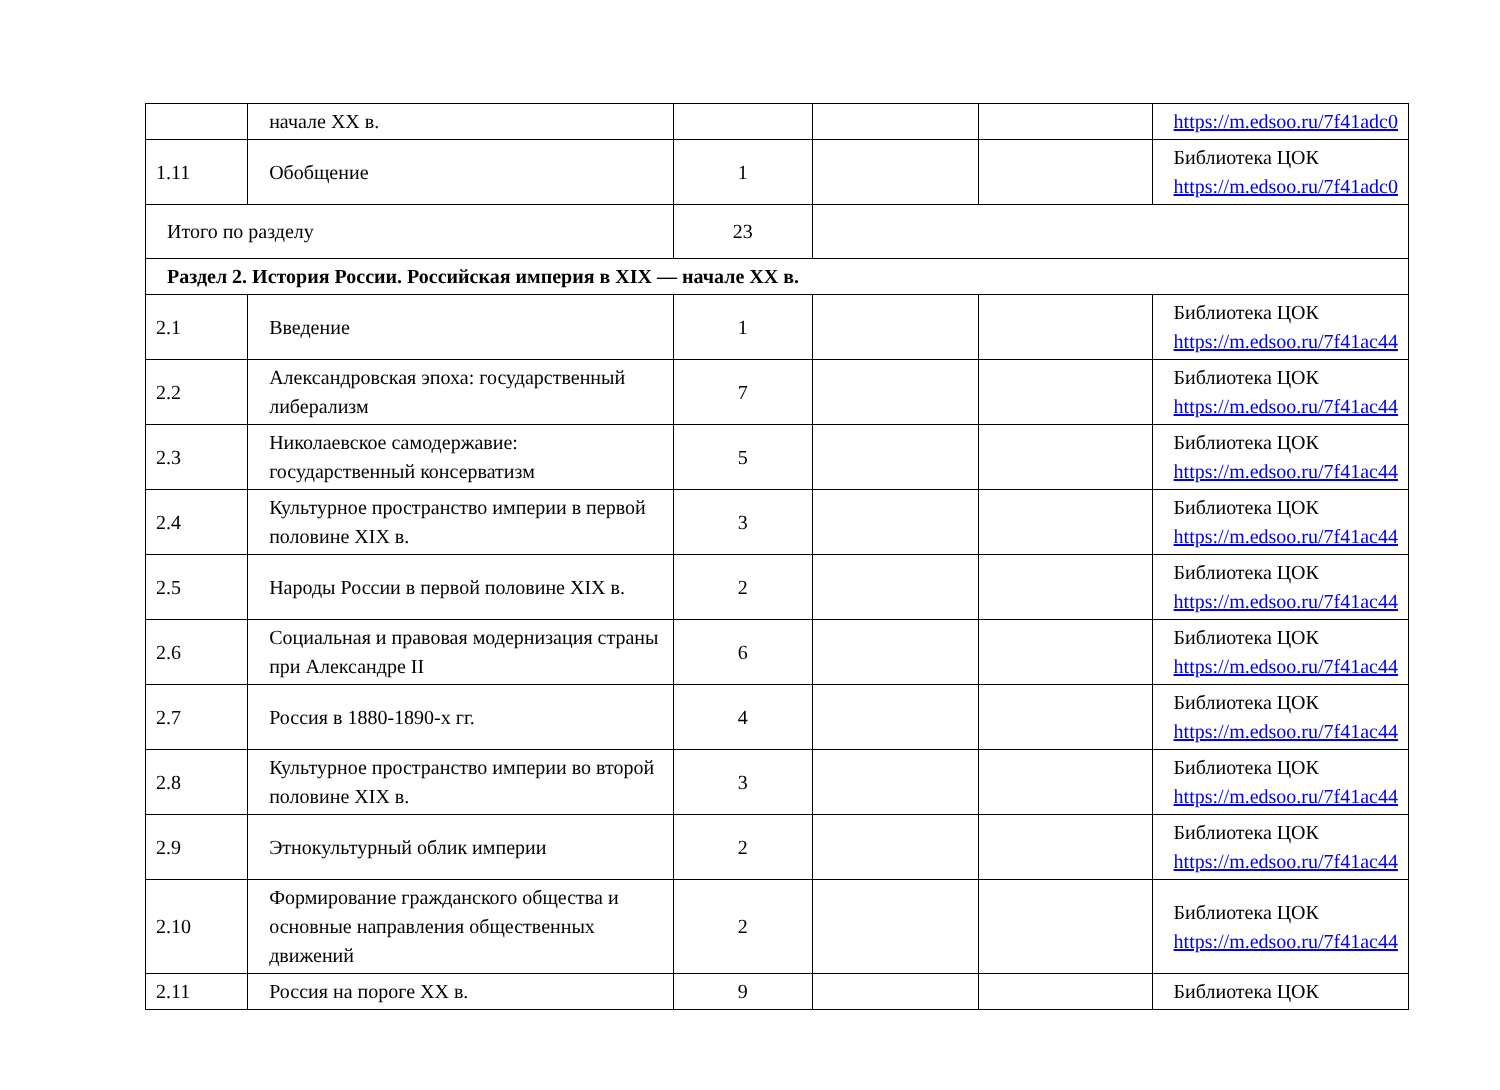| | начале XX в. | | | | https://m.edsoo.ru/7f41adc0 |
| 1.11 | Обобщение | 1 | | | Библиотека ЦОК https://m.edsoo.ru/7f41adc0 |
| Итого по разделу | | 23 | | | |
| Раздел 2. История России. Российская империя в XIX — начале XX в. | | | | | |
| 2.1 | Введение | 1 | | | Библиотека ЦОК https://m.edsoo.ru/7f41ac44 |
| 2.2 | Александровская эпоха: государственный либерализм | 7 | | | Библиотека ЦОК https://m.edsoo.ru/7f41ac44 |
| 2.3 | Николаевское самодержавие: государственный консерватизм | 5 | | | Библиотека ЦОК https://m.edsoo.ru/7f41ac44 |
| 2.4 | Культурное пространство империи в первой половине XIX в. | 3 | | | Библиотека ЦОК https://m.edsoo.ru/7f41ac44 |
| 2.5 | Народы России в первой половине XIX в. | 2 | | | Библиотека ЦОК https://m.edsoo.ru/7f41ac44 |
| 2.6 | Социальная и правовая модернизация страны при Александре II | 6 | | | Библиотека ЦОК https://m.edsoo.ru/7f41ac44 |
| 2.7 | Россия в 1880-1890-х гг. | 4 | | | Библиотека ЦОК https://m.edsoo.ru/7f41ac44 |
| 2.8 | Культурное пространство империи во второй половине XIX в. | 3 | | | Библиотека ЦОК https://m.edsoo.ru/7f41ac44 |
| 2.9 | Этнокультурный облик империи | 2 | | | Библиотека ЦОК https://m.edsoo.ru/7f41ac44 |
| 2.10 | Формирование гражданского общества и основные направления общественных движений | 2 | | | Библиотека ЦОК https://m.edsoo.ru/7f41ac44 |
| 2.11 | Россия на пороге XX в. | 9 | | | Библиотека ЦОК |